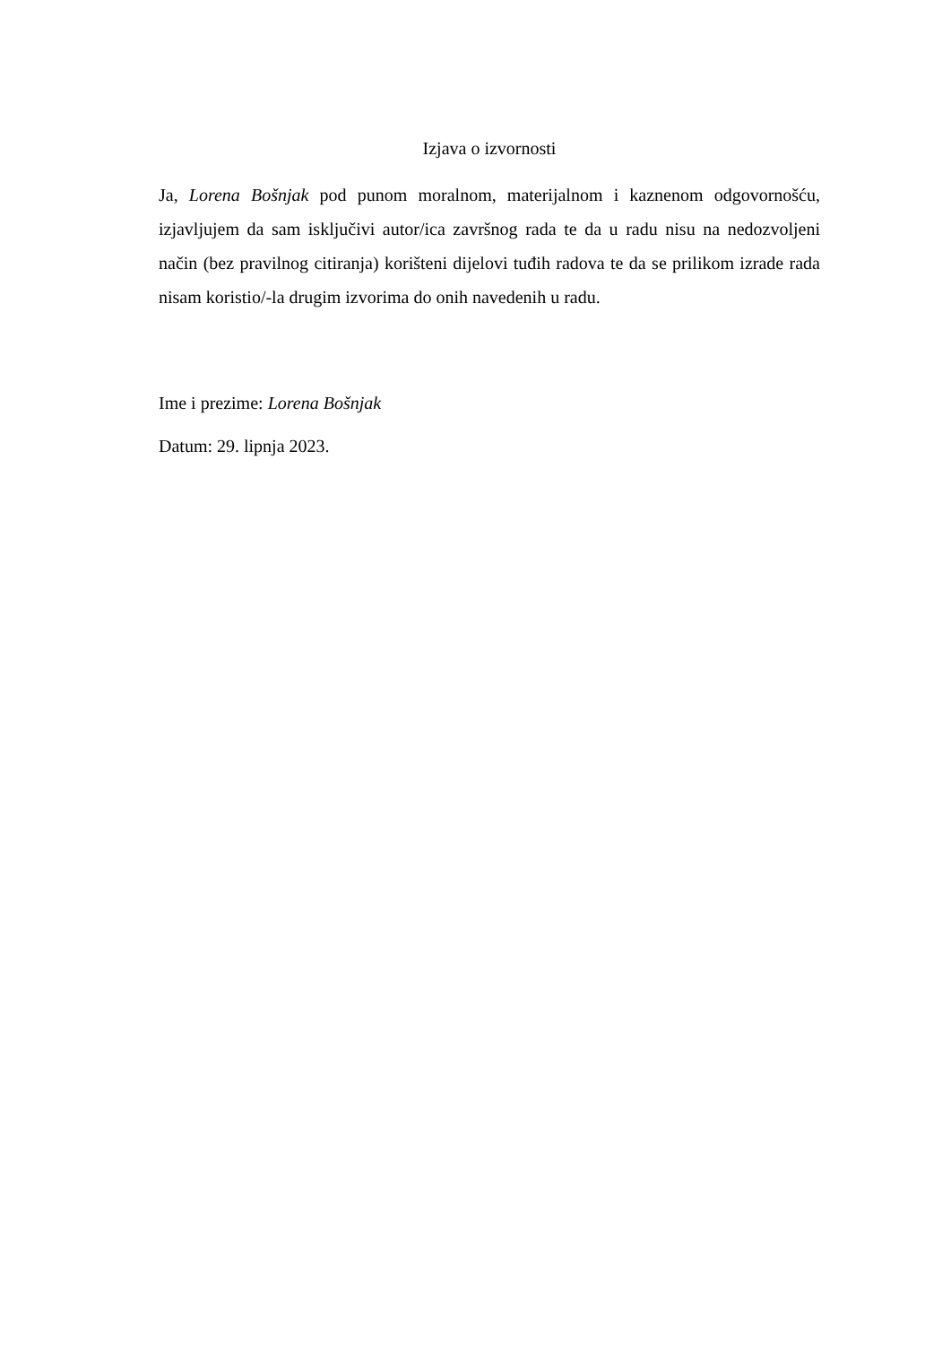Izjava o izvornosti
Ja, Lorena Bošnjak pod punom moralnom, materijalnom i kaznenom odgovornošću, izjavljujem da sam isključivi autor/ica završnog rada te da u radu nisu na nedozvoljeni način (bez pravilnog citiranja) korišteni dijelovi tuđih radova te da se prilikom izrade rada nisam koristio/-la drugim izvorima do onih navedenih u radu.
Ime i prezime: Lorena Bošnjak
Datum: 29. lipnja 2023.